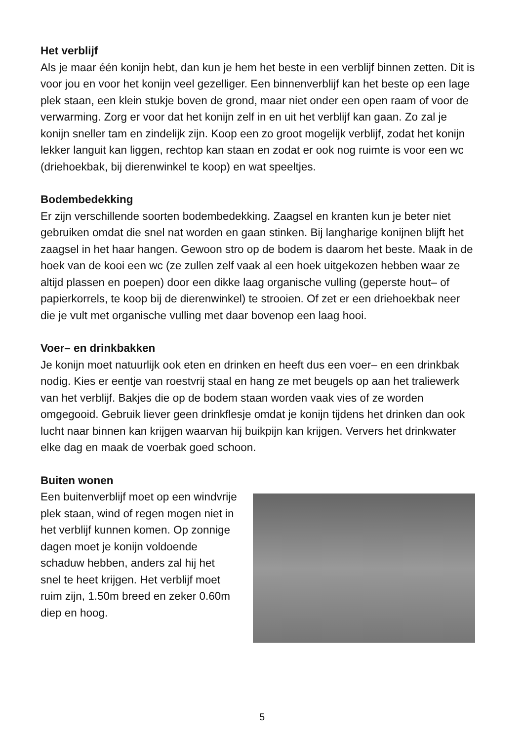Het verblijf
Als je maar één konijn hebt, dan kun je hem het beste in een verblijf binnen zetten. Dit is voor jou en voor het konijn veel gezelliger. Een binnenverblijf kan het beste op een lage plek staan, een klein stukje boven de grond, maar niet onder een open raam of voor de verwarming. Zorg er voor dat het konijn zelf in en uit het verblijf kan gaan. Zo zal je konijn sneller tam en zindelijk zijn. Koop een zo groot mogelijk verblijf, zodat het konijn lekker languit kan liggen, rechtop kan staan en zodat er ook nog ruimte is voor een wc (driehoekbak, bij dierenwinkel te koop) en wat speeltjes.
Bodembedekking
Er zijn verschillende soorten bodembedekking. Zaagsel en kranten kun je beter niet gebruiken omdat die snel nat worden en gaan stinken. Bij langharige konijnen blijft het zaagsel in het haar hangen. Gewoon stro op de bodem is daarom het beste. Maak in de hoek van de kooi een wc (ze zullen zelf vaak al een hoek uitgekozen hebben waar ze altijd plassen en poepen) door een dikke laag organische vulling (geperste hout– of papierkorrels, te koop bij de dierenwinkel) te strooien. Of zet er een driehoekbak neer die je vult met organische vulling met daar bovenop een laag hooi.
Voer– en drinkbakken
Je konijn moet natuurlijk ook eten en drinken en heeft dus een voer– en een drinkbak nodig. Kies er eentje van roestvrij staal en hang ze met beugels op aan het traliewerk van het verblijf. Bakjes die op de bodem staan worden vaak vies of ze worden omgegooid. Gebruik liever geen drinkflesje omdat je konijn tijdens het drinken dan ook lucht naar binnen kan krijgen waarvan hij buikpijn kan krijgen. Ververs het drinkwater elke dag en maak de voerbak goed schoon.
Buiten wonen
Een buitenverblijf moet op een windvrije plek staan, wind of regen mogen niet in het verblijf kunnen komen. Op zonnige dagen moet je konijn voldoende schaduw hebben, anders zal hij het snel te heet krijgen. Het verblijf moet ruim zijn, 1.50m breed en zeker 0.60m diep en hoog.
5